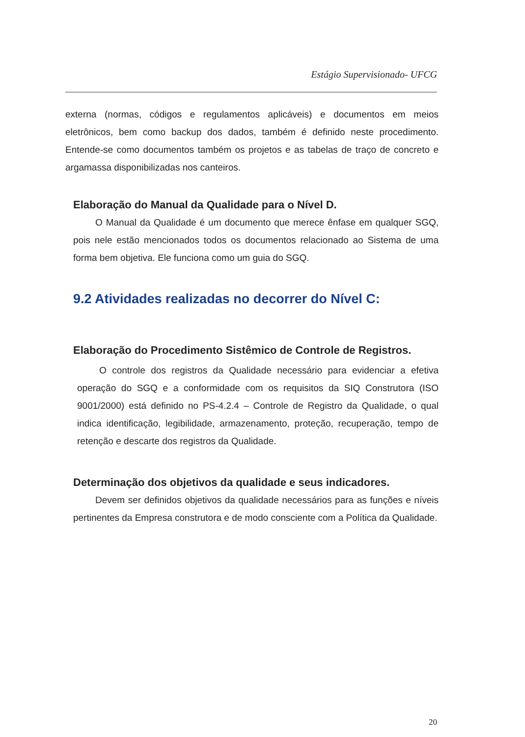Estágio Supervisionado- UFCG
externa (normas, códigos e regulamentos aplicáveis) e documentos em meios eletrônicos, bem como backup dos dados, também é definido neste procedimento. Entende-se como documentos também os projetos e as tabelas de traço de concreto e argamassa disponibilizadas nos canteiros.
Elaboração do Manual da Qualidade para o Nível D.
O Manual da Qualidade é um documento que merece ênfase em qualquer SGQ, pois nele estão mencionados todos os documentos relacionado ao Sistema de uma forma bem objetiva. Ele funciona como um guia do SGQ.
9.2 Atividades realizadas no decorrer do Nível C:
Elaboração do Procedimento Sistêmico de Controle de Registros.
O controle dos registros da Qualidade necessário para evidenciar a efetiva operação do SGQ e a conformidade com os requisitos da SIQ Construtora (ISO 9001/2000) está definido no PS-4.2.4 – Controle de Registro da Qualidade, o qual indica identificação, legibilidade, armazenamento, proteção, recuperação, tempo de retenção e descarte dos registros da Qualidade.
Determinação dos objetivos da qualidade e seus indicadores.
Devem ser definidos objetivos da qualidade necessários para as funções e níveis pertinentes da Empresa construtora e de modo consciente com a Política da Qualidade.
20